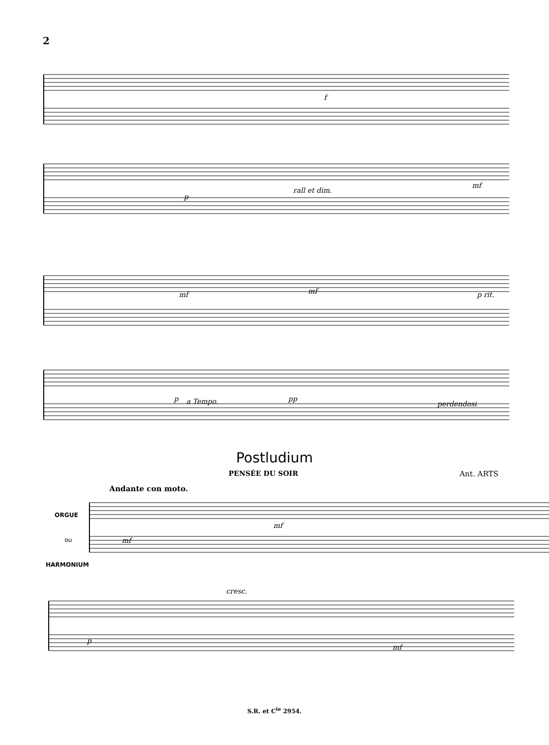2
f
p
rall et dim.
mf
mf mf p rit.
p a Tempo. pp
perdendosi
Postludium
PENSÉE DU SOIR Ant. ARTS
Andante con moto.
ORGUE
ou
HARMONIUM
mf
mf
cresc.
p
mf
S.R. et C<sup>ie</sup> 2954.